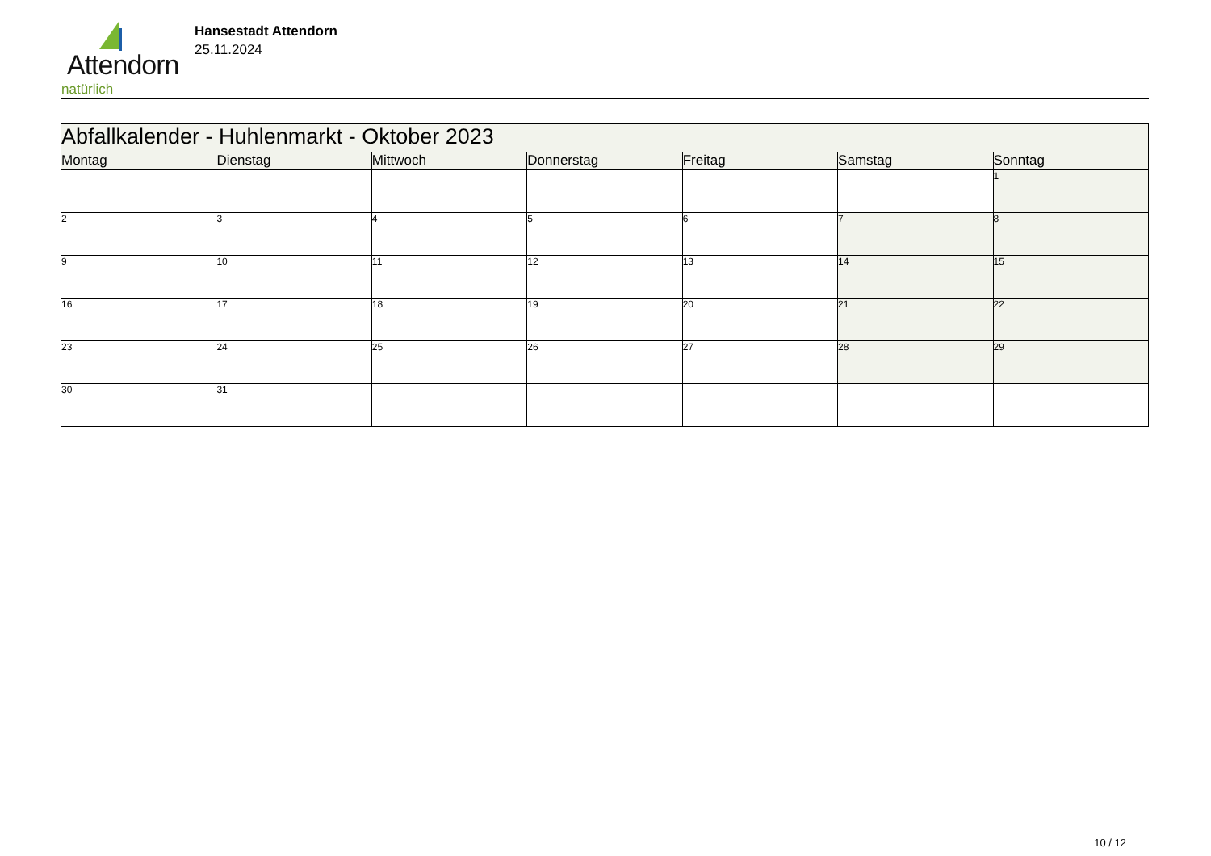Attendorn
natürlich
Hansestadt Attendorn
25.11.2024
| Abfallkalender - Huhlenmarkt - Oktober 2023 | | | | | | |
| --- | --- | --- | --- | --- | --- | --- |
| Montag | Dienstag | Mittwoch | Donnerstag | Freitag | Samstag | Sonntag |
| | | | | | | 1 |
| 2 | 3 | 4 | 5 | 6 | 7 | 8 |
| 9 | 10 | 11 | 12 | 13 | 14 | 15 |
| 16 | 17 | 18 | 19 | 20 | 21 | 22 |
| 23 | 24 | 25 | 26 | 27 | 28 | 29 |
| 30 | 31 | | | | | |
10 / 12